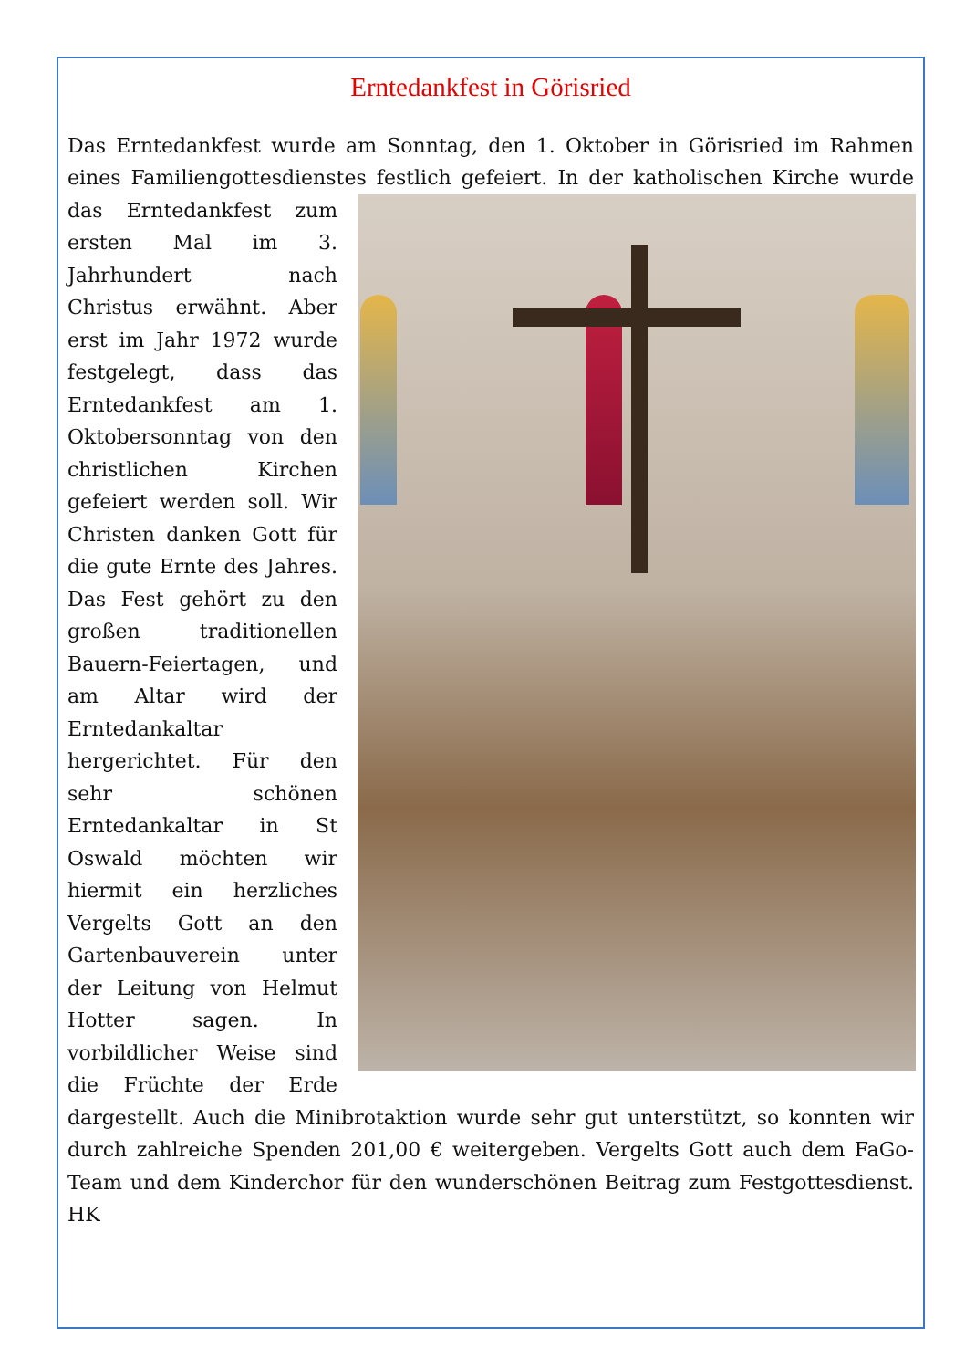Erntedankfest in Görisried
Das Erntedankfest wurde am Sonntag, den 1. Oktober in Görisried im Rahmen eines Familiengottesdienstes festlich gefeiert. In der katholischen Kirche wurde das Erntedankfest zum ersten Mal im 3. Jahrhundert nach Christus erwähnt. Aber erst im Jahr 1972 wurde festgelegt, dass das Erntedankfest am 1. Oktobersonntag von den christlichen Kirchen gefeiert werden soll. Wir Christen danken Gott für die gute Ernte des Jahres. Das Fest gehört zu den großen traditionellen Bauern-Feiertagen, und am Altar wird der Erntedankaltar hergerichtet. Für den sehr schönen Erntedankaltar in St Oswald möchten wir hiermit ein herzliches Vergelts Gott an den Gartenbauverein unter der Leitung von Helmut Hotter sagen. In vorbildlicher Weise sind die Früchte der Erde dargestellt. Auch die Minibrotaktion wurde sehr gut unterstützt, so konnten wir durch zahlreiche Spenden 201,00 € weitergeben. Vergelts Gott auch dem FaGo-Team und dem Kinderchor für den wunderschönen Beitrag zum Festgottesdienst. HK